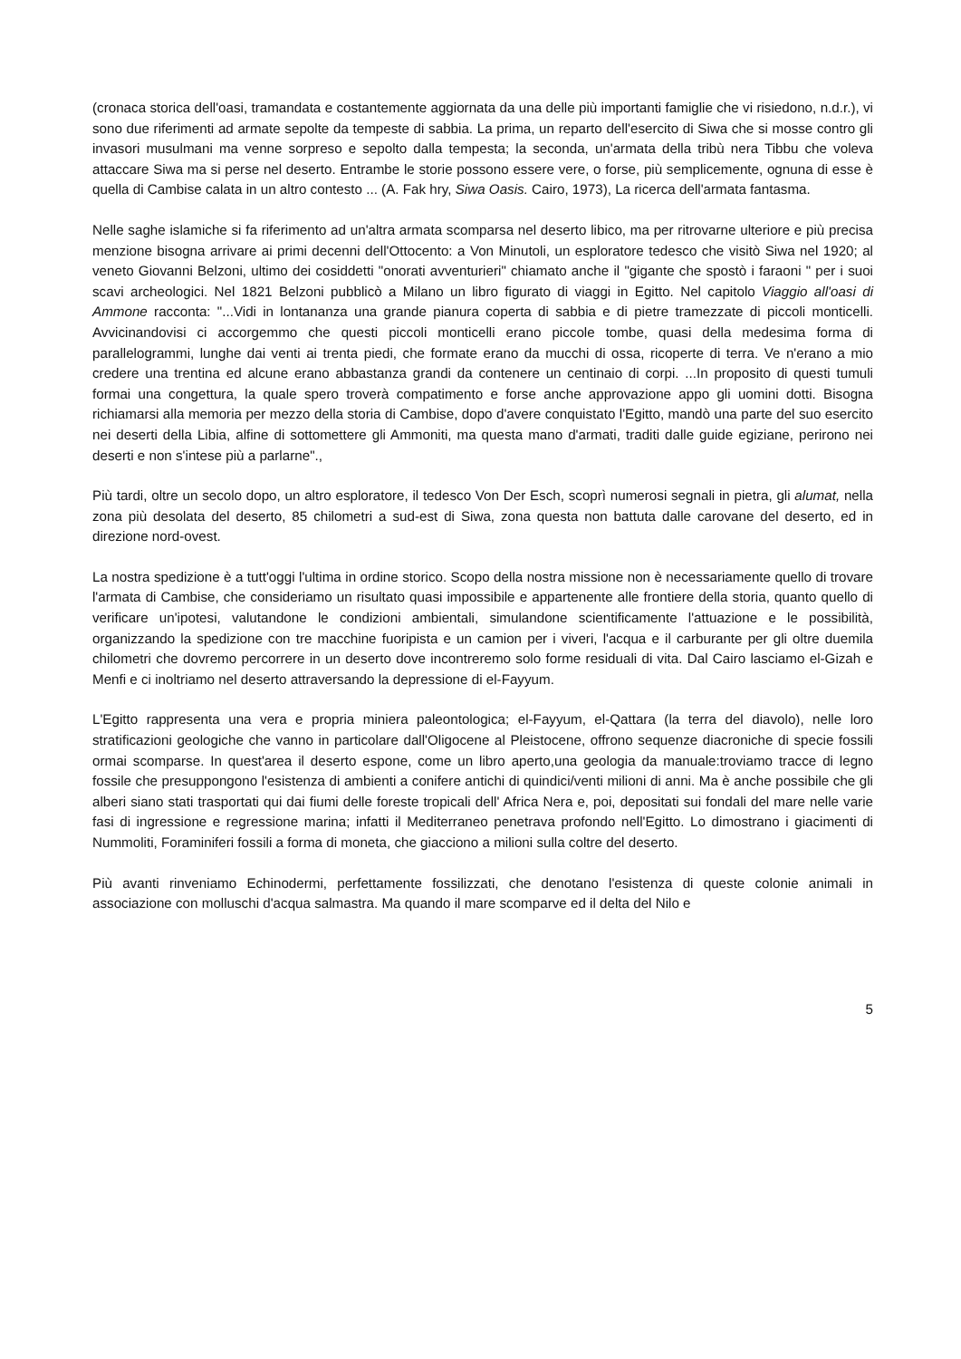(cronaca storica dell'oasi, tramandata e costantemente aggiornata da una delle più importanti famiglie che vi risiedono, n.d.r.), vi sono due riferimenti ad armate sepolte da tempeste di sabbia. La prima, un reparto dell'esercito di Siwa che si mosse contro gli invasori musulmani ma venne sorpreso e sepolto dalla tempesta; la seconda, un'armata della tribù nera Tibbu che voleva attaccare Siwa ma si perse nel deserto. Entrambe le storie possono essere vere, o forse, più semplicemente, ognuna di esse è quella di Cambise calata in un altro contesto ... (A. Fak hry, Siwa Oasis. Cairo, 1973), La ricerca dell'armata fantasma.
Nelle saghe islamiche si fa riferimento ad un'altra armata scomparsa nel deserto libico, ma per ritrovarne ulteriore e più precisa menzione bisogna arrivare ai primi decenni dell'Ottocento: a Von Minutoli, un esploratore tedesco che visitò Siwa nel 1920; al veneto Giovanni Belzoni, ultimo dei cosiddetti "onorati avventurieri" chiamato anche il "gigante che spostò i faraoni " per i suoi scavi archeologici. Nel 1821 Belzoni pubblicò a Milano un libro figurato di viaggi in Egitto. Nel capitolo Viaggio all'oasi di Ammone racconta: "...Vidi in lontananza una grande pianura coperta di sabbia e di pietre tramezzate di piccoli monticelli. Avvicinandovisi ci accorgemmo che questi piccoli monticelli erano piccole tombe, quasi della medesima forma di parallelogrammi, lunghe dai venti ai trenta piedi, che formate erano da mucchi di ossa, ricoperte di terra. Ve n'erano a mio credere una trentina ed alcune erano abbastanza grandi da contenere un centinaio di corpi. ...In proposito di questi tumuli formai una congettura, la quale spero troverà compatimento e forse anche approvazione appo gli uomini dotti. Bisogna richiamarsi alla memoria per mezzo della storia di Cambise, dopo d'avere conquistato l'Egitto, mandò una parte del suo esercito nei deserti della Libia, alfine di sottomettere gli Ammoniti, ma questa mano d'armati, traditi dalle guide egiziane, perirono nei deserti e non s'intese più a parlarne".,
Più tardi, oltre un secolo dopo, un altro esploratore, il tedesco Von Der Esch, scoprì numerosi segnali in pietra, gli alumat, nella zona più desolata del deserto, 85 chilometri a sud-est di Siwa, zona questa non battuta dalle carovane del deserto, ed in direzione nord-ovest.
La nostra spedizione è a tutt'oggi l'ultima in ordine storico. Scopo della nostra missione non è necessariamente quello di trovare l'armata di Cambise, che consideriamo un risultato quasi impossibile e appartenente alle frontiere della storia, quanto quello di verificare un'ipotesi, valutandone le condizioni ambientali, simulandone scientificamente l'attuazione e le possibilità, organizzando la spedizione con tre macchine fuoripista e un camion per i viveri, l'acqua e il carburante per gli oltre duemila chilometri che dovremo percorrere in un deserto dove incontreremo solo forme residuali di vita. Dal Cairo lasciamo el-Gizah e Menfi e ci inoltriamo nel deserto attraversando la depressione di el-Fayyum.
L'Egitto rappresenta una vera e propria miniera paleontologica; el-Fayyum, el-Qattara (la terra del diavolo), nelle loro stratificazioni geologiche che vanno in particolare dall'Oligocene al Pleistocene, offrono sequenze diacroniche di specie fossili ormai scomparse. In quest'area il deserto espone, come un libro aperto,una geologia da manuale:troviamo tracce di legno fossile che presuppongono l'esistenza di ambienti a conifere antichi di quindici/venti milioni di anni. Ma è anche possibile che gli alberi siano stati trasportati qui dai fiumi delle foreste tropicali dell' Africa Nera e, poi, depositati sui fondali del mare nelle varie fasi di ingressione e regressione marina; infatti il Mediterraneo penetrava profondo nell'Egitto. Lo dimostrano i giacimenti di Nummoliti, Foraminiferi fossili a forma di moneta, che giacciono a milioni sulla coltre del deserto.
Più avanti rinveniamo Echinodermi, perfettamente fossilizzati, che denotano l'esistenza di queste colonie animali in associazione con molluschi d'acqua salmastra. Ma quando il mare scomparve ed il delta del Nilo e
5